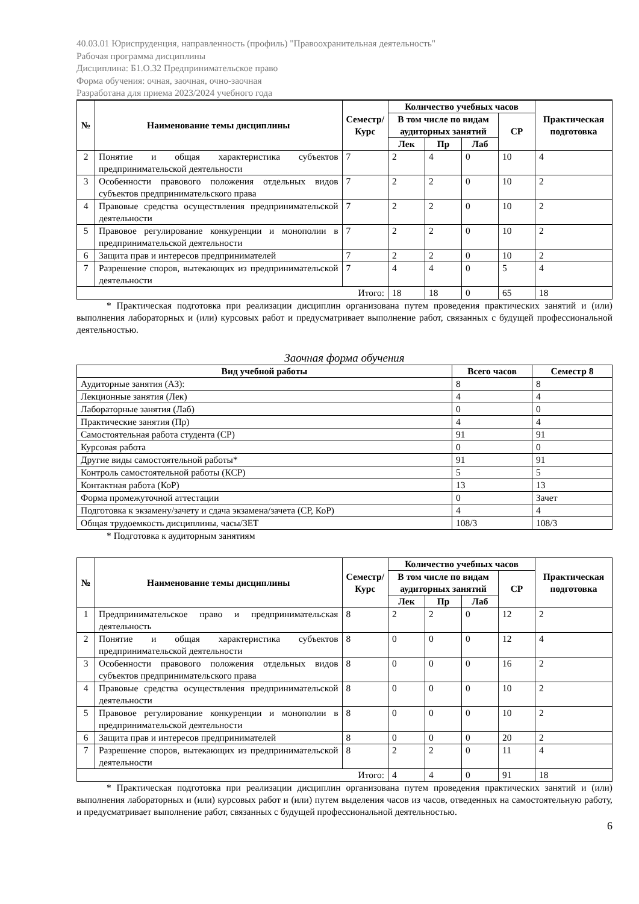40.03.01 Юриспруденция, направленность (профиль) "Правоохранительная деятельность"
Рабочая программа дисциплины
Дисциплина: Б1.О.32 Предпринимательское право
Форма обучения: очная, заочная, очно-заочная
Разработана для приема 2023/2024 учебного года
| № | Наименование темы дисциплины | Семестр/ Курс | Количество учебных часов | | | | Практическая подготовка |
| --- | --- | --- | --- | --- | --- | --- | --- |
| | | | В том числе по видам аудиторных занятий | | | СР | |
| | | | Лек | Пр | Лаб | | |
| 2 | Понятие и общая характеристика субъектов предпринимательской деятельности | 7 | 2 | 4 | 0 | 10 | 4 |
| 3 | Особенности правового положения отдельных видов субъектов предпринимательского права | 7 | 2 | 2 | 0 | 10 | 2 |
| 4 | Правовые средства осуществления предпринимательской деятельности | 7 | 2 | 2 | 0 | 10 | 2 |
| 5 | Правовое регулирование конкуренции и монополии в предпринимательской деятельности | 7 | 2 | 2 | 0 | 10 | 2 |
| 6 | Защита прав и интересов предпринимателей | 7 | 2 | 2 | 0 | 10 | 2 |
| 7 | Разрешение споров, вытекающих из предпринимательской деятельности | 7 | 4 | 4 | 0 | 5 | 4 |
| Итого: | | | 18 | 18 | 0 | 65 | 18 |
* Практическая подготовка при реализации дисциплин организована путем проведения практических занятий и (или) выполнения лабораторных и (или) курсовых работ и предусматривает выполнение работ, связанных с будущей профессиональной деятельностью.
Заочная форма обучения
| Вид учебной работы | Всего часов | Семестр 8 |
| --- | --- | --- |
| Аудиторные занятия (АЗ): | 8 | 8 |
| Лекционные занятия (Лек) | 4 | 4 |
| Лабораторные занятия (Лаб) | 0 | 0 |
| Практические занятия (Пр) | 4 | 4 |
| Самостоятельная работа студента (СР) | 91 | 91 |
| Курсовая работа | 0 | 0 |
| Другие виды самостоятельной работы* | 91 | 91 |
| Контроль самостоятельной работы (КСР) | 5 | 5 |
| Контактная работа (КоР) | 13 | 13 |
| Форма промежуточной аттестации | 0 | Зачет |
| Подготовка к экзамену/зачету и сдача экзамена/зачета (СР, КоР) | 4 | 4 |
| Общая трудоемкость дисциплины, часы/ЗЕТ | 108/3 | 108/3 |
* Подготовка к аудиторным занятиям
| № | Наименование темы дисциплины | Семестр/ Курс | Количество учебных часов | | | | Практическая подготовка |
| --- | --- | --- | --- | --- | --- | --- | --- |
| | | | В том числе по видам аудиторных занятий | | | СР | |
| | | | Лек | Пр | Лаб | | |
| 1 | Предпринимательское право и предпринимательская деятельность | 8 | 2 | 2 | 0 | 12 | 2 |
| 2 | Понятие и общая характеристика субъектов предпринимательской деятельности | 8 | 0 | 0 | 0 | 12 | 4 |
| 3 | Особенности правового положения отдельных видов субъектов предпринимательского права | 8 | 0 | 0 | 0 | 16 | 2 |
| 4 | Правовые средства осуществления предпринимательской деятельности | 8 | 0 | 0 | 0 | 10 | 2 |
| 5 | Правовое регулирование конкуренции и монополии в предпринимательской деятельности | 8 | 0 | 0 | 0 | 10 | 2 |
| 6 | Защита прав и интересов предпринимателей | 8 | 0 | 0 | 0 | 20 | 2 |
| 7 | Разрешение споров, вытекающих из предпринимательской деятельности | 8 | 2 | 2 | 0 | 11 | 4 |
| Итого: | | | 4 | 4 | 0 | 91 | 18 |
* Практическая подготовка при реализации дисциплин организована путем проведения практических занятий и (или) выполнения лабораторных и (или) курсовых работ и (или) путем выделения часов из часов, отведенных на самостоятельную работу, и предусматривает выполнение работ, связанных с будущей профессиональной деятельностью.
6